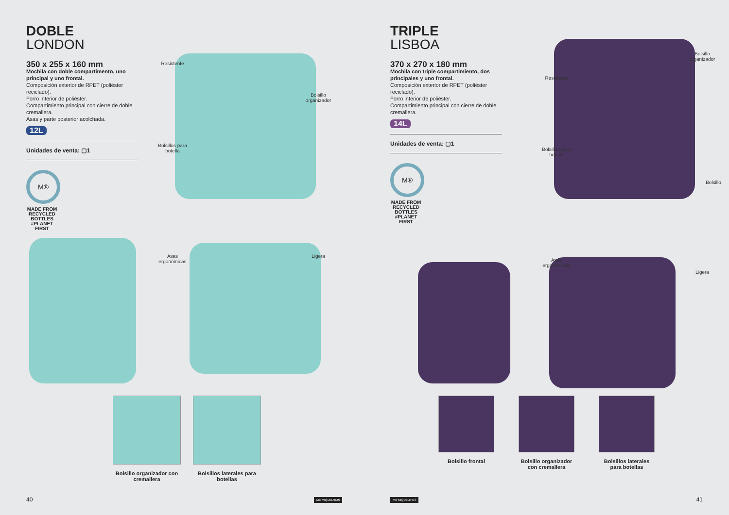DOBLE
LONDON
350 x 255 x 160 mm
Mochila con doble compartimento, uno principal y uno frontal.
Composición exterior de RPET (poliéster reciclado).
Forro interior de poliéster.
Compartimiento principal con cierre de doble cremallera.
Asas y parte posterior acolchada.
12L
Unidades de venta: ▢1
M®
MADE FROM RECYCLED BOTTLES
#PLANET FIRST
Resistente
Bolsillo organizador
Bolsillos para botella
Asas ergonómicas
Ligera
Bolsillo organizador con cremallera
Bolsillos laterales para botellas
40 M® MIQUELRIUS
TRIPLE
LISBOA
370 x 270 x 180 mm
Mochila con triple compartimiento, dos principales y uno frontal.
Composición exterior de RPET (poliéster reciclado).
Forro interior de poliéster.
Compartimiento principal con cierre de doble cremallera.
14L
Unidades de venta: ▢1
M®
MADE FROM RECYCLED BOTTLES
#PLANET FIRST
Resistente
Bolsillo organizador
Bolsillos para botella
Bolsillo
Asas ergonómicas
Ligera
Bolsillo frontal
Bolsillo organizador con cremallera
Bolsillos laterales para botellas
M® MIQUELRIUS 41